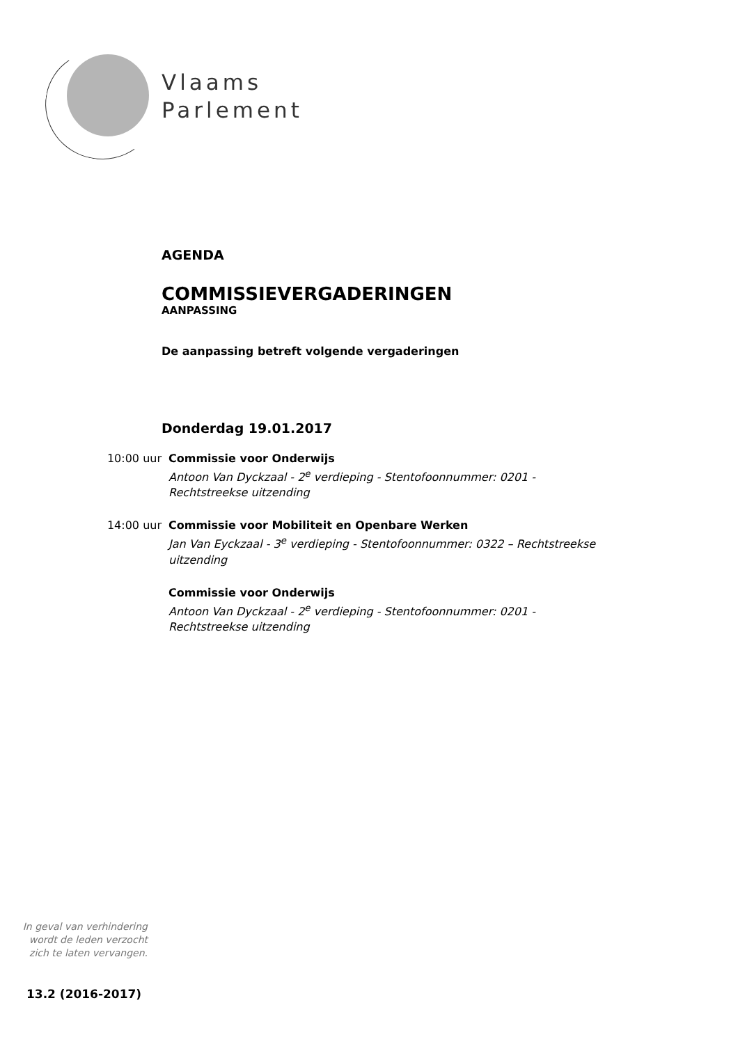Vlaams
Parlement
AGENDA
COMMISSIEVERGADERINGEN
AANPASSING
De aanpassing betreft volgende vergaderingen
Donderdag 19.01.2017
10:00 uur Commissie voor Onderwijs
Antoon Van Dyckzaal - 2<sup>e</sup> verdieping - Stentofoonnummer: 0201 - Rechtstreekse uitzending
14:00 uur Commissie voor Mobiliteit en Openbare Werken
Jan Van Eyckzaal - 3<sup>e</sup> verdieping - Stentofoonnummer: 0322 – Rechtstreekse uitzending
Commissie voor Onderwijs
Antoon Van Dyckzaal - 2<sup>e</sup> verdieping - Stentofoonnummer: 0201 - Rechtstreekse uitzending
In geval van verhindering wordt de leden verzocht zich te laten vervangen.
13.2 (2016-2017)